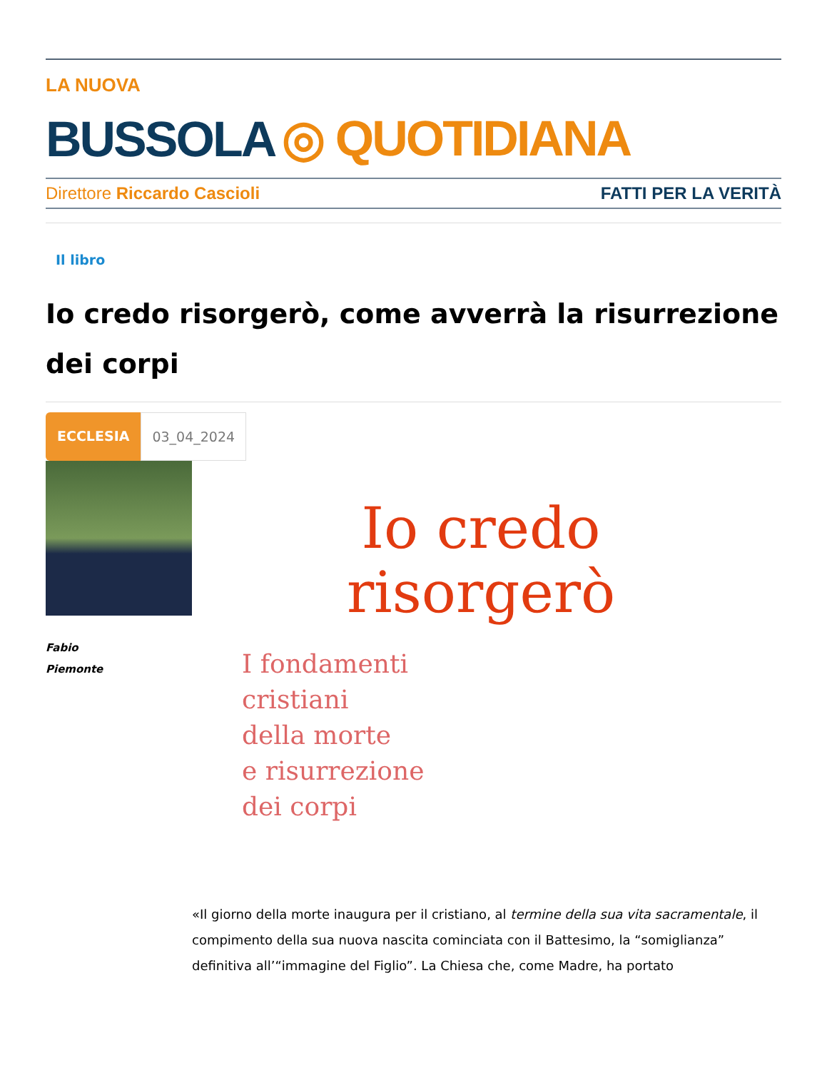LA NUOVA
BUSSOLA ◎ QUOTIDIANA
Direttore Riccardo Cascioli FATTI PER LA VERITÀ
Il libro
Io credo risorgerò, come avverrà la risurrezione dei corpi
ECCLESIA 03_04_2024
Fabio
Piemonte
Io credo
risorgerò
I fondamenti
cristiani
della morte
e risurrezione
dei corpi
«Il giorno della morte inaugura per il cristiano, al termine della sua vita sacramentale, il compimento della sua nuova nascita cominciata con il Battesimo, la “somiglianza” definitiva all’“immagine del Figlio”. La Chiesa che, come Madre, ha portato